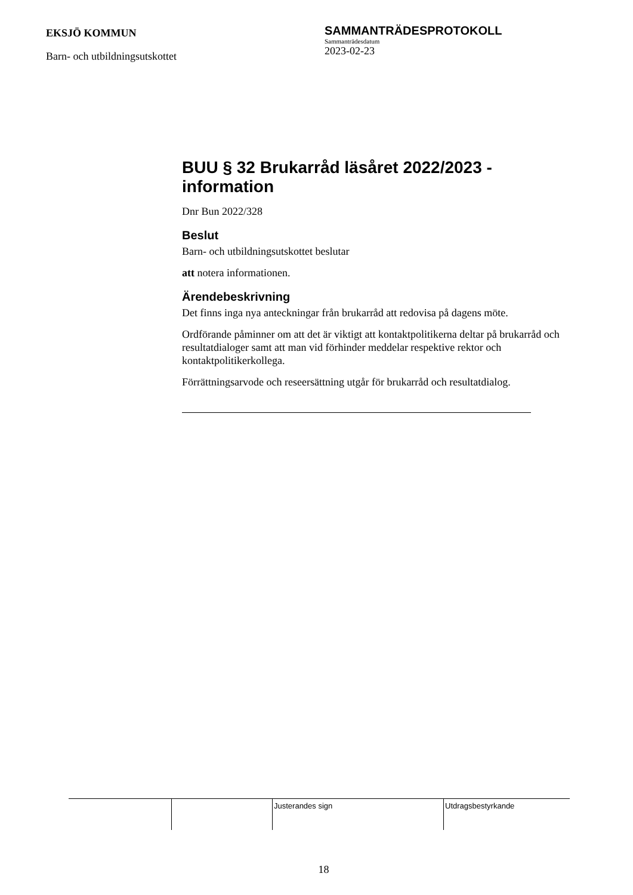EKSJÖ KOMMUN
Barn- och utbildningsutskottet
SAMMANTRÄDESPROTOKOLL
Sammanträdesdatum
2023-02-23
BUU § 32 Brukarråd läsåret 2022/2023 - information
Dnr Bun 2022/328
Beslut
Barn- och utbildningsutskottet beslutar
att notera informationen.
Ärendebeskrivning
Det finns inga nya anteckningar från brukarråd att redovisa på dagens möte.
Ordförande påminner om att det är viktigt att kontaktpolitikerna deltar på brukarråd och resultatdialoger samt att man vid förhinder meddelar respektive rektor och kontaktpolitikerkollega.
Förrättningsarvode och reseersättning utgår för brukarråd och resultatdialog.
| | | Justerandes sign | Utdragsbestyrkande |
18